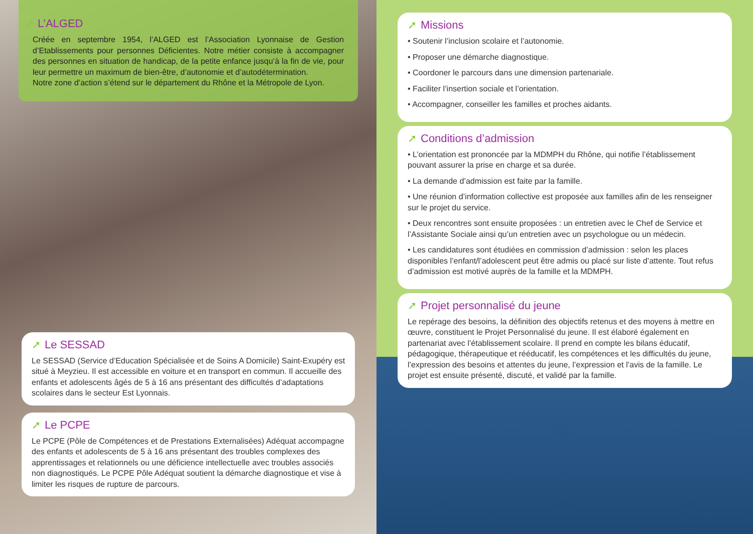➚ L’ALGED
Créée en septembre 1954, l’ALGED est l’Association Lyonnaise de Gestion d’Etablissements pour personnes Déficientes. Notre métier consiste à accompagner des personnes en situation de handicap, de la petite enfance jusqu’à la fin de vie, pour leur permettre un maximum de bien-être, d’autonomie et d’autodétermination.
Notre zone d’action s’étend sur le département du Rhône et la Métropole de Lyon.
➚ Le SESSAD
Le SESSAD (Service d’Education Spécialisée et de Soins A Domicile) Saint-Exupéry est situé à Meyzieu. Il est accessible en voiture et en transport en commun. Il accueille des enfants et adolescents âgés de 5 à 16 ans présentant des difficultés d’adaptations scolaires dans le secteur Est Lyonnais.
➚ Le PCPE
Le PCPE (Pôle de Compétences et de Prestations Externalisées) Adéquat accompagne des enfants et adolescents de 5 à 16 ans présentant des troubles complexes des apprentissages et relationnels ou une déficience intellectuelle avec troubles associés non diagnostiqués. Le PCPE Pôle Adéquat soutient la démarche diagnostique et vise à limiter les risques de rupture de parcours.
➚ Missions
• Soutenir l’inclusion scolaire et l’autonomie.
• Proposer une démarche diagnostique.
• Coordoner le parcours dans une dimension partenariale.
• Faciliter l’insertion sociale et l’orientation.
• Accompagner, conseiller les familles et proches aidants.
➚ Conditions d’admission
• L’orientation est prononcée par la MDMPH du Rhône, qui notifie l’établissement pouvant assurer la prise en charge et sa durée.
• La demande d’admission est faite par la famille.
• Une réunion d’information collective est proposée aux familles afin de les renseigner sur le projet du service.
• Deux rencontres sont ensuite proposées : un entretien avec le Chef de Service et l’Assistante Sociale ainsi qu’un entretien avec un psychologue ou un médecin.
• Les candidatures sont étudiées en commission d’admission : selon les places disponibles l’enfant/l’adolescent peut être admis ou placé sur liste d’attente. Tout refus d’admission est motivé auprès de la famille et la MDMPH.
➚ Projet personnalisé du jeune
Le repérage des besoins, la définition des objectifs retenus et des moyens à mettre en œuvre, constituent le Projet Personnalisé du jeune. Il est élaboré également en partenariat avec l’établissement scolaire. Il prend en compte les bilans éducatif, pédagogique, thérapeutique et rééducatif, les compétences et les difficultés du jeune, l’expression des besoins et attentes du jeune, l’expression et l’avis de la famille. Le projet est ensuite présenté, discuté, et validé par la famille.